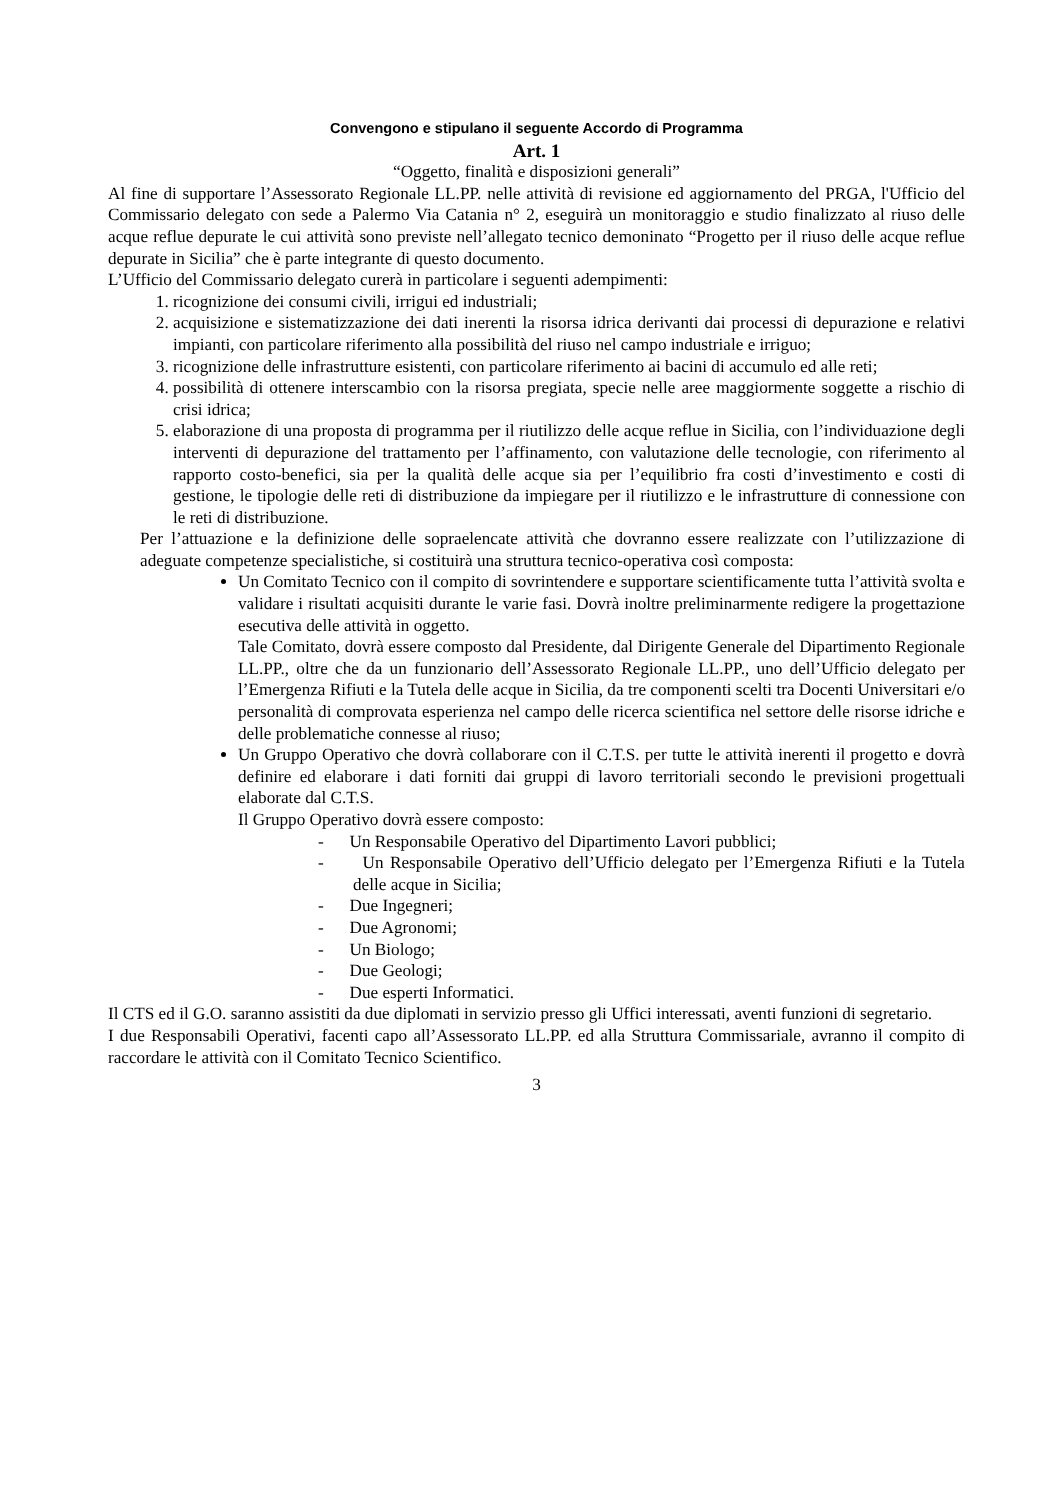Convengono e stipulano il seguente Accordo di Programma
Art. 1
“Oggetto, finalità e disposizioni generali”
Al fine di supportare l’Assessorato Regionale LL.PP. nelle attività di revisione ed aggiornamento del PRGA, l'Ufficio del Commissario delegato con sede a Palermo Via Catania n° 2, eseguirà un monitoraggio e studio finalizzato al riuso delle acque reflue depurate le cui attività sono previste nell’allegato tecnico demoninato “Progetto per il riuso delle acque reflue depurate in Sicilia” che è parte integrante di questo documento.
L’Ufficio del Commissario delegato curerà in particolare i seguenti adempimenti:
1. ricognizione dei consumi civili, irrigui ed industriali;
2. acquisizione e sistematizzazione dei dati inerenti la risorsa idrica derivanti dai processi di depurazione e relativi impianti, con particolare riferimento alla possibilità del riuso nel campo industriale e irriguo;
3. ricognizione delle infrastrutture esistenti, con particolare riferimento ai bacini di accumulo ed alle reti;
4. possibilità di ottenere interscambio con la risorsa pregiata, specie nelle aree maggiormente soggette a rischio di crisi idrica;
5. elaborazione di una proposta di programma per il riutilizzo delle acque reflue in Sicilia, con l’individuazione degli interventi di depurazione del trattamento per l’affinamento, con valutazione delle tecnologie, con riferimento al rapporto costo-benefici, sia per la qualità delle acque sia per l’equilibrio fra costi d’investimento e costi di gestione, le tipologie delle reti di distribuzione da impiegare per il riutilizzo e le infrastrutture di connessione con le reti di distribuzione.
Per l’attuazione e la definizione delle sopraelencate attività che dovranno essere realizzate con l’utilizzazione di adeguate competenze specialistiche, si costituirà una struttura tecnico-operativa così composta:
Un Comitato Tecnico con il compito di sovrintendere e supportare scientificamente tutta l’attività svolta e validare i risultati acquisiti durante le varie fasi. Dovrà inoltre preliminarmente redigere la progettazione esecutiva delle attività in oggetto.
Tale Comitato, dovrà essere composto dal Presidente, dal Dirigente Generale del Dipartimento Regionale LL.PP., oltre che da un funzionario dell’Assessorato Regionale LL.PP., uno dell’Ufficio delegato per l’Emergenza Rifiuti e la Tutela delle acque in Sicilia, da tre componenti scelti tra Docenti Universitari e/o personalità di comprovata esperienza nel campo delle ricerca scientifica nel settore delle risorse idriche e delle problematiche connesse al riuso;
Un Gruppo Operativo che dovrà collaborare con il C.T.S. per tutte le attività inerenti il progetto e dovrà definire ed elaborare i dati forniti dai gruppi di lavoro territoriali secondo le previsioni progettuali elaborate dal C.T.S.
Il Gruppo Operativo dovrà essere composto:
- Un Responsabile Operativo del Dipartimento Lavori pubblici;
- Un Responsabile Operativo dell’Ufficio delegato per l’Emergenza Rifiuti e la Tutela delle acque in Sicilia;
- Due Ingegneri;
- Due Agronomi;
- Un Biologo;
- Due Geologi;
- Due esperti Informatici.
Il CTS ed il G.O. saranno assistiti da due diplomati in servizio presso gli Uffici interessati, aventi funzioni di segretario.
I due Responsabili Operativi, facenti capo all’Assessorato LL.PP. ed alla Struttura Commissariale, avranno il compito di raccordare le attività con il Comitato Tecnico Scientifico.
3